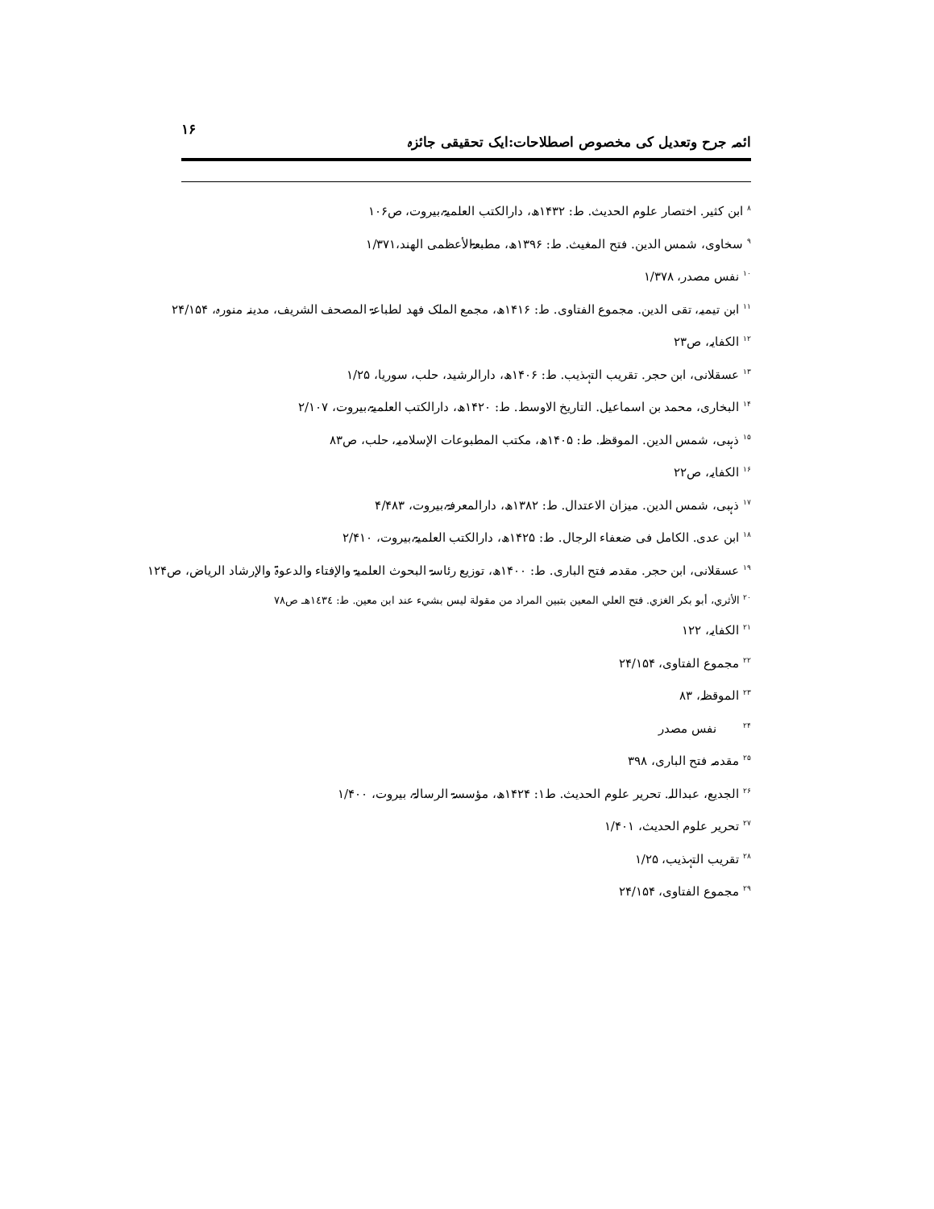ائمہ جرح وتعدیل کی مخصوص اصطلاحات:ایک تحقیقی جائزہ ۱۶
<sup>۸</sup> ابن کثیر. اختصار علوم الحدیث. ط: ۱۴۳۲ھ، دارالکتب العلمیۃ،بیروت، ص۱۰۶
<sup>۹</sup> سخاوی، شمس الدین. فتح المغیث. ط: ۱۳۹۶ھ، مطبعۃالأعظمی الھند،۱/۳۷۱
<sup>۱۰</sup> نفس مصدر، ۱/۳۷۸
<sup>۱۱</sup> ابن تیمیہ، تقی الدین. مجموع الفتاوی. ط: ۱۴۱۶ھ، مجمع الملک فھد لطباعۃ المصحف الشریف، مدینہ منورہ، ۲۴/۱۵۴
<sup>۱۲</sup> الکفایہ، ص۲۳
<sup>۱۳</sup> عسقلانی، ابن حجر. تقریب التہذیب. ط: ۱۴۰۶ھ، دارالرشید، حلب، سوریا، ۱/۲۵
<sup>۱۴</sup> البخاری، محمد بن اسماعیل. التاریخ الاوسط. ط: ۱۴۲۰ھ، دارالکتب العلمیۃ،بیروت، ۲/۱۰۷
<sup>۱۵</sup> ذہبی، شمس الدین. الموقظہ. ط: ۱۴۰۵ھ، مکتب المطبوعات الإسلامیہ، حلب، ص۸۳
<sup>۱۶</sup> الکفایہ، ص۲۲
<sup>۱۷</sup> ذہبی، شمس الدین. میزان الاعتدال. ط: ۱۳۸۲ھ، دارالمعرفۃ،بیروت، ۴/۴۸۳
<sup>۱۸</sup> ابن عدی. الکامل فی ضعفاء الرجال. ط: ۱۴۲۵ھ، دارالکتب العلمیۃ،بیروت، ۲/۴۱۰
<sup>۱۹</sup> عسقلانی، ابن حجر. مقدمہ فتح الباری. ط: ۱۴۰۰ھ، توزیع رئاسۃ البحوث العلمیۃ والإفتاء والدعوۃ والإرشاد الریاض، ص۱۲۴
<sup>۲۰</sup> الأثري، أبو بكر الغزي. فتح العلي المعين بتبين المراد من مقولة ليس بشيء عند ابن معين. ط: ١٤٣٤هـ ص٧٨
<sup>۲۱</sup> الکفایہ، ۱۲۲
<sup>۲۲</sup> مجموع الفتاوی، ۲۴/۱۵۴
<sup>۲۳</sup> الموقظہ، ۸۳
<sup>۲۴</sup> نفس مصدر
<sup>۲۵</sup> مقدمہ فتح الباری، ۳۹۸
<sup>۲۶</sup> الجدیع، عبداللہ. تحریر علوم الحدیث. ط۱: ۱۴۲۴ھ، مؤسسۃ الرسالۃ، بیروت، ۱/۴۰۰
<sup>۲۷</sup> تحریر علوم الحدیث، ۱/۴۰۱
<sup>۲۸</sup> تقریب التہذیب، ۱/۲۵
<sup>۲۹</sup> مجموع الفتاوی، ۲۴/۱۵۴